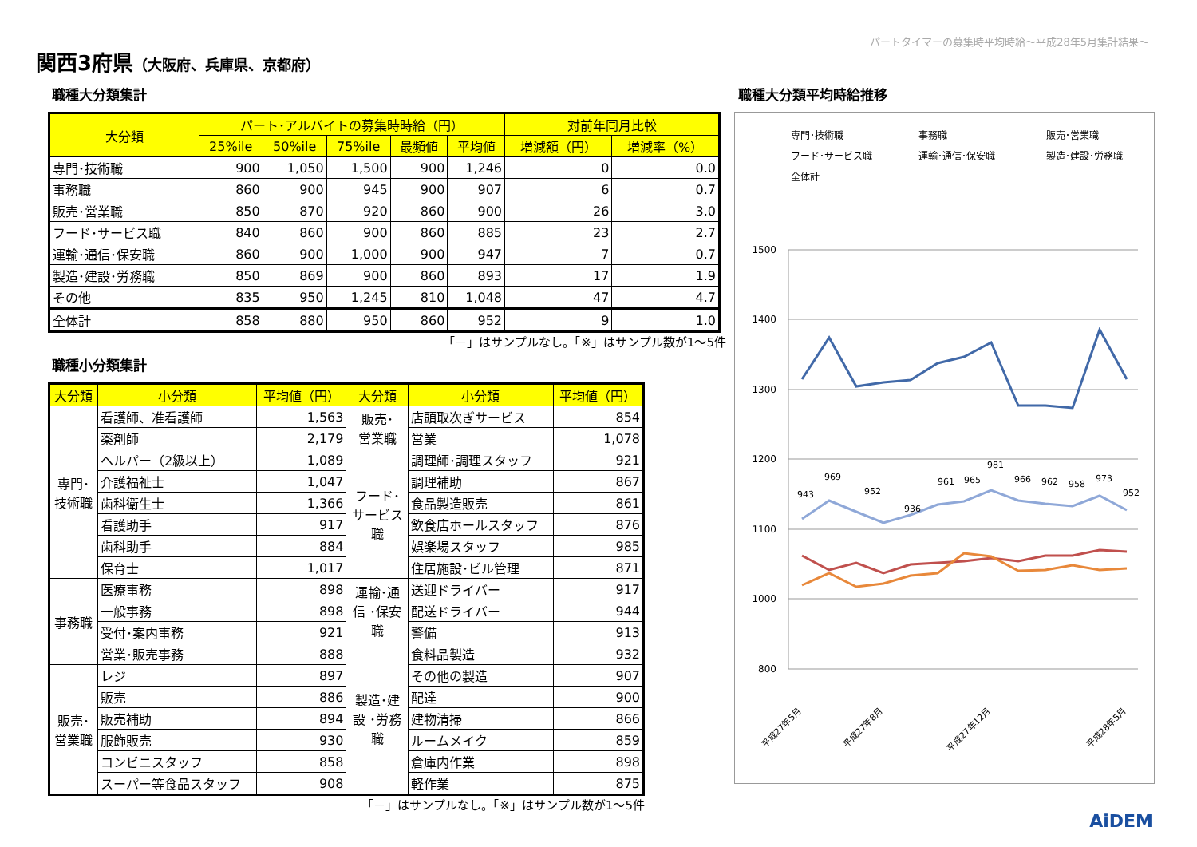パートタイマーの募集時平均時給～平成28年5月集計結果～
関西3府県（大阪府、兵庫県、京都府）
職種大分類集計
| 大分類 | パート･アルバイトの募集時時給（円） | | | | | 対前年同月比較 | |
| --- | --- | --- | --- | --- | --- | --- | --- |
| | 25%ile | 50%ile | 75%ile | 最頻値 | 平均値 | 増減額（円） | 増減率（%） |
| 専門･技術職 | 900 | 1,050 | 1,500 | 900 | 1,246 | 0 | 0.0 |
| 事務職 | 860 | 900 | 945 | 900 | 907 | 6 | 0.7 |
| 販売･営業職 | 850 | 870 | 920 | 860 | 900 | 26 | 3.0 |
| フード･サービス職 | 840 | 860 | 900 | 860 | 885 | 23 | 2.7 |
| 運輸･通信･保安職 | 860 | 900 | 1,000 | 900 | 947 | 7 | 0.7 |
| 製造･建設･労務職 | 850 | 869 | 900 | 860 | 893 | 17 | 1.9 |
| その他 | 835 | 950 | 1,245 | 810 | 1,048 | 47 | 4.7 |
| 全体計 | 858 | 880 | 950 | 860 | 952 | 9 | 1.0 |
「－」はサンプルなし。「※」はサンプル数が1～5件
職種小分類集計
| 大分類 | 小分類 | 平均値（円） | 大分類 | 小分類 | 平均値（円） |
| --- | --- | --- | --- | --- | --- |
| 専門･ 技術職 | 看護師、准看護師 | 1,563 | 販売･ 営業職 | 店頭取次ぎサービス | 854 |
| | 薬剤師 | 2,179 | | 営業 | 1,078 |
| | ヘルパー（2級以上） | 1,089 | フード･ サービス 職 | 調理師･調理スタッフ | 921 |
| | 介護福祉士 | 1,047 | | 調理補助 | 867 |
| | 歯科衛生士 | 1,366 | | 食品製造販売 | 861 |
| | 看護助手 | 917 | | 飲食店ホールスタッフ | 876 |
| | 歯科助手 | 884 | | 娯楽場スタッフ | 985 |
| | 保育士 | 1,017 | | 住居施設･ビル管理 | 871 |
| 事務職 | 医療事務 | 898 | 運輸･通 信 ･保安 職 | 送迎ドライバー | 917 |
| | 一般事務 | 898 | | 配送ドライバー | 944 |
| | 受付･案内事務 | 921 | | 警備 | 913 |
| | 営業･販売事務 | 888 | 製造･建 設 ･労務 職 | 食料品製造 | 932 |
| 販売･ 営業職 | レジ | 897 | | その他の製造 | 907 |
| | 販売 | 886 | | 配達 | 900 |
| | 販売補助 | 894 | | 建物清掃 | 866 |
| | 服飾販売 | 930 | | ルームメイク | 859 |
| | コンビニスタッフ | 858 | | 倉庫内作業 | 898 |
| | スーパー等食品スタッフ | 908 | | 軽作業 | 875 |
「－」はサンプルなし。「※」はサンプル数が1～5件
職種大分類平均時給推移
専門･技術職
事務職
販売･営業職
フード･サービス職
運輸･通信･保安職
製造･建設･労務職
全体計
1500
1400
1300
1200
1100
1000
800
943
969
952
936
961
965
981
966
962
958
973
952
平成27年5月
平成27年8月
平成27年12月
平成28年5月
AiDEM